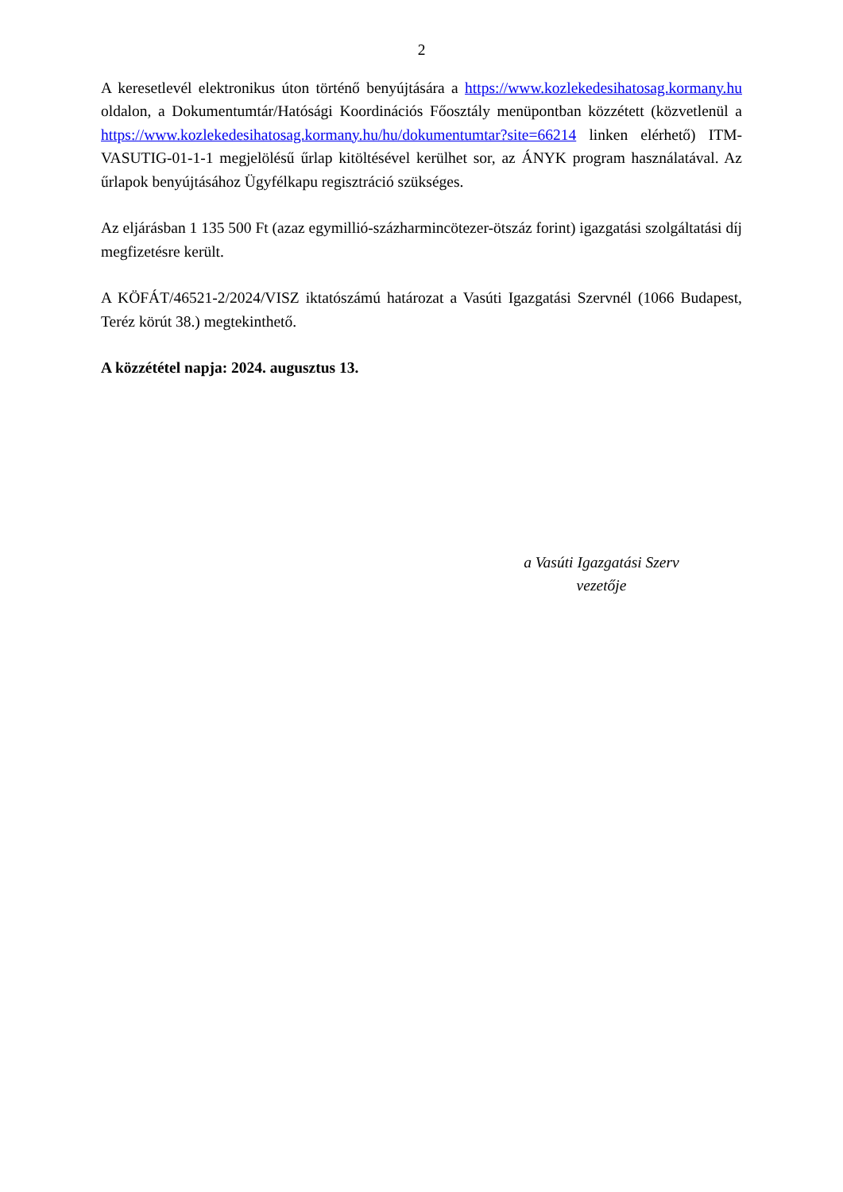2
A keresetlevél elektronikus úton történő benyújtására a https://www.kozlekedesihatosag.kormany.hu oldalon, a Dokumentumtár/Hatósági Koordinációs Főosztály menüpontban közzétett (közvetlenül a https://www.kozlekedesihatosag.kormany.hu/hu/dokumentumtar?site=66214 linken elérhető) ITM-VASUTIG-01-1-1 megjelölésű űrlap kitöltésével kerülhet sor, az ÁNYK program használatával. Az űrlapok benyújtásához Ügyfélkapu regisztráció szükséges.
Az eljárásban 1 135 500 Ft (azaz egymillió-százharmincötezer-ötszáz forint) igazgatási szolgáltatási díj megfizetésre került.
A KÖFÁT/46521-2/2024/VISZ iktatószámú határozat a Vasúti Igazgatási Szervnél (1066 Budapest, Teréz körút 38.) megtekinthető.
A közzététel napja: 2024. augusztus 13.
a Vasúti Igazgatási Szerv
vezetője